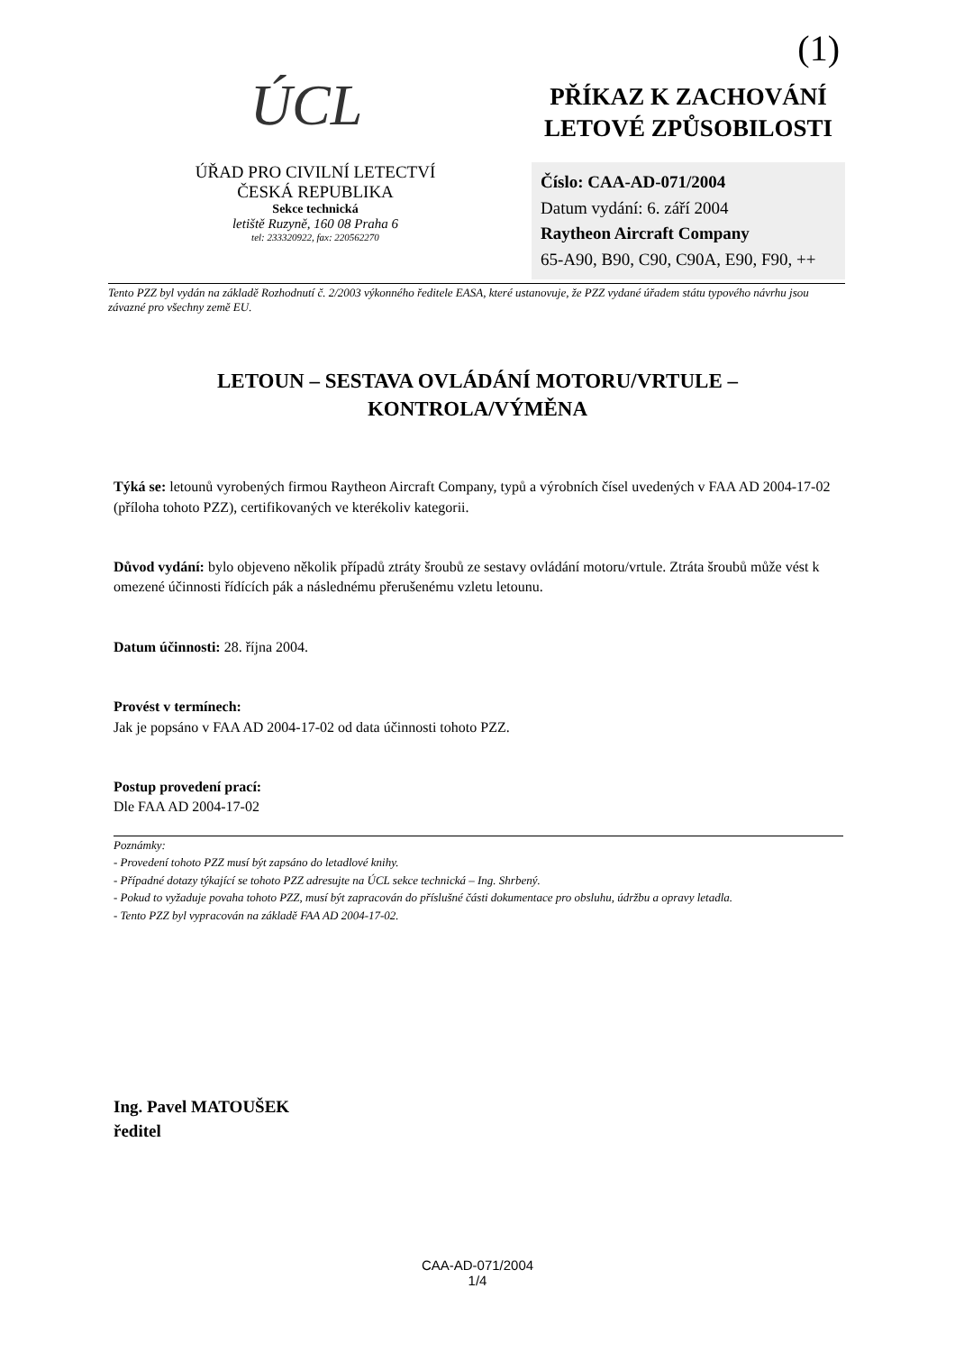(1)
ÚCL
ÚŘAD PRO CIVILNÍ LETECTVÍ
ČESKÁ REPUBLIKA
Sekce technická
letiště Ruzyně, 160 08 Praha 6
tel: 233320922, fax: 220562270
PŘÍKAZ K ZACHOVÁNÍ
LETOVÉ ZPŮSOBILOSTI
Číslo: CAA-AD-071/2004
Datum vydání: 6. září 2004
Raytheon Aircraft Company
65-A90, B90, C90, C90A, E90, F90, ++
Tento PZZ byl vydán na základě Rozhodnutí č. 2/2003 výkonného ředitele EASA, které ustanovuje, že PZZ vydané úřadem státu typového návrhu jsou závazné pro všechny země EU.
LETOUN – SESTAVA OVLÁDÁNÍ MOTORU/VRTULE –
KONTROLA/VÝMĚNA
Týká se: letounů vyrobených firmou Raytheon Aircraft Company, typů a výrobních čísel uvedených v FAA AD 2004-17-02 (příloha tohoto PZZ), certifikovaných ve kterékoliv kategorii.
Důvod vydání: bylo objeveno několik případů ztráty šroubů ze sestavy ovládání motoru/vrtule. Ztráta šroubů může vést k omezené účinnosti řídících pák a následnému přerušenému vzletu letounu.
Datum účinnosti: 28. října 2004.
Provést v termínech:
Jak je popsáno v FAA AD 2004-17-02 od data účinnosti tohoto PZZ.
Postup provedení prací:
Dle FAA AD 2004-17-02
Poznámky:
- Provedení tohoto PZZ musí být zapsáno do letadlové knihy.
- Případné dotazy týkající se tohoto PZZ adresujte na ÚCL sekce technická – Ing. Shrbený.
- Pokud to vyžaduje povaha tohoto PZZ, musí být zapracován do příslušné části dokumentace pro obsluhu, údržbu a opravy letadla.
- Tento PZZ byl vypracován na základě FAA AD 2004-17-02.
Ing. Pavel MATOUŠEK
ředitel
CAA-AD-071/2004
1/4